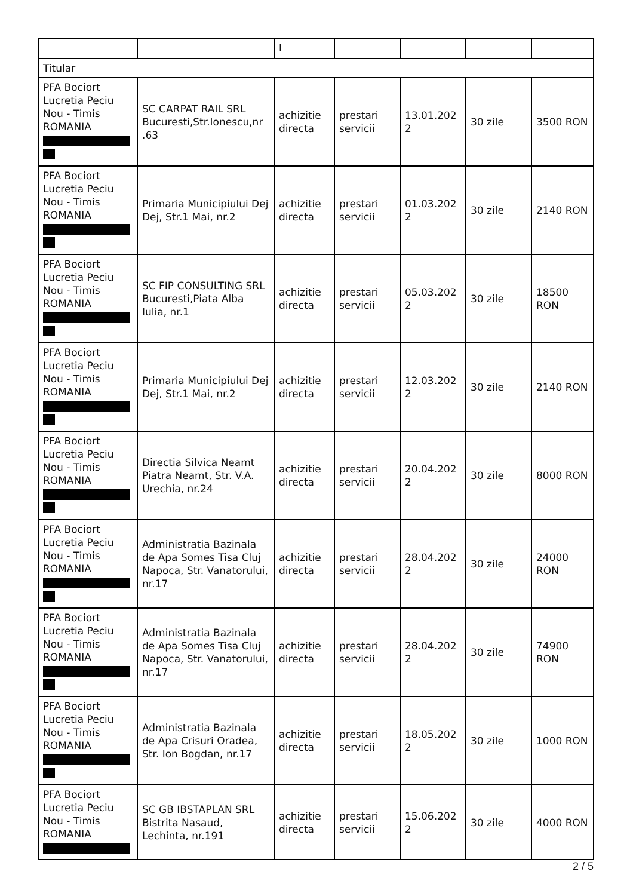| | | l | | | | |
| Titular | | | | | | |
| PFA Bociort Lucretia Peciu Nou - Timis ROMANIA | SC CARPAT RAIL SRL Bucuresti,Str.Ionescu,nr .63 | achizitie directa | prestari servicii | 13.01.202 2 | 30 zile | 3500 RON |
| PFA Bociort Lucretia Peciu Nou - Timis ROMANIA | Primaria Municipiului Dej Dej, Str.1 Mai, nr.2 | achizitie directa | prestari servicii | 01.03.202 2 | 30 zile | 2140 RON |
| PFA Bociort Lucretia Peciu Nou - Timis ROMANIA | SC FIP CONSULTING SRL Bucuresti,Piata Alba Iulia, nr.1 | achizitie directa | prestari servicii | 05.03.202 2 | 30 zile | 18500 RON |
| PFA Bociort Lucretia Peciu Nou - Timis ROMANIA | Primaria Municipiului Dej Dej, Str.1 Mai, nr.2 | achizitie directa | prestari servicii | 12.03.202 2 | 30 zile | 2140 RON |
| PFA Bociort Lucretia Peciu Nou - Timis ROMANIA | Directia Silvica Neamt Piatra Neamt, Str. V.A. Urechia, nr.24 | achizitie directa | prestari servicii | 20.04.202 2 | 30 zile | 8000 RON |
| PFA Bociort Lucretia Peciu Nou - Timis ROMANIA | Administratia Bazinala de Apa Somes Tisa Cluj Napoca, Str. Vanatorului, nr.17 | achizitie directa | prestari servicii | 28.04.202 2 | 30 zile | 24000 RON |
| PFA Bociort Lucretia Peciu Nou - Timis ROMANIA | Administratia Bazinala de Apa Somes Tisa Cluj Napoca, Str. Vanatorului, nr.17 | achizitie directa | prestari servicii | 28.04.202 2 | 30 zile | 74900 RON |
| PFA Bociort Lucretia Peciu Nou - Timis ROMANIA | Administratia Bazinala de Apa Crisuri Oradea, Str. Ion Bogdan, nr.17 | achizitie directa | prestari servicii | 18.05.202 2 | 30 zile | 1000 RON |
| PFA Bociort Lucretia Peciu Nou - Timis ROMANIA | SC GB IBSTAPLAN SRL Bistrita Nasaud, Lechinta, nr.191 | achizitie directa | prestari servicii | 15.06.202 2 | 30 zile | 4000 RON |
2 / 5